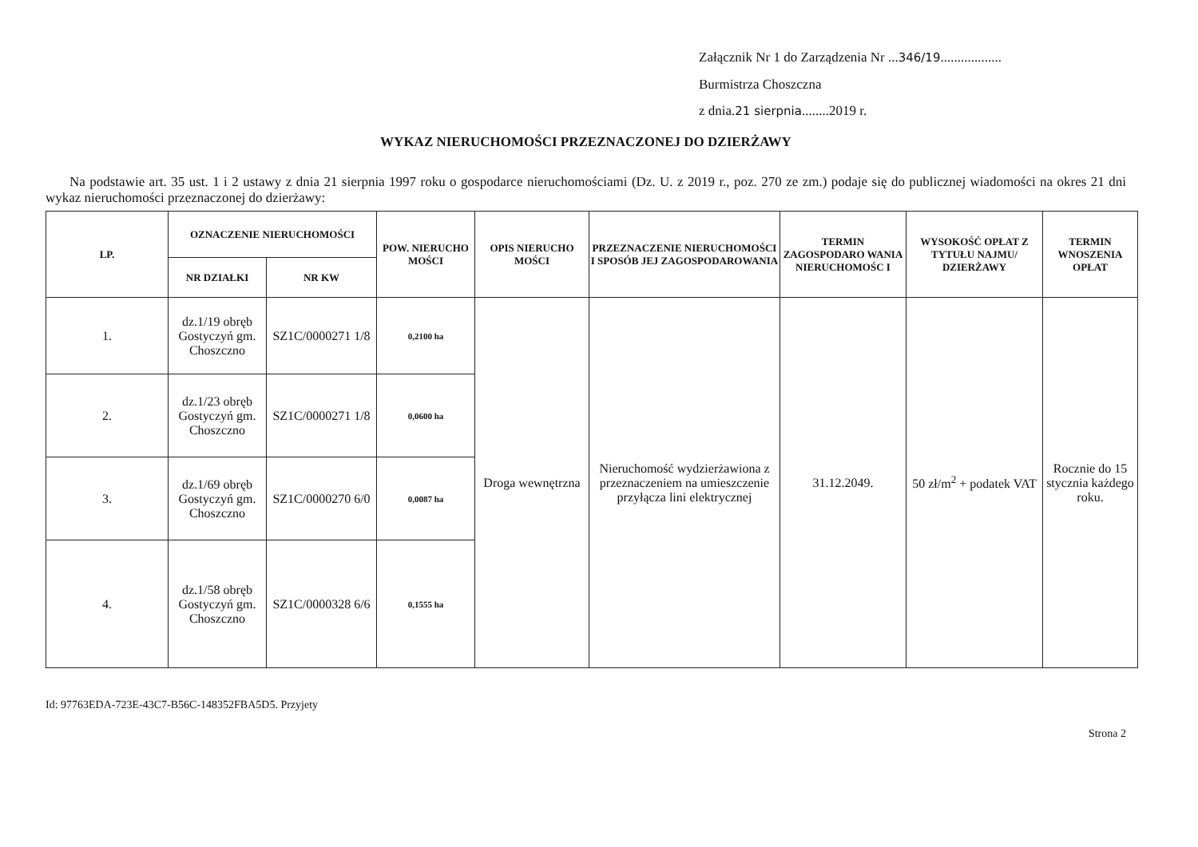Załącznik Nr 1 do Zarządzenia Nr ...346/19..................
Burmistrza Choszczna
z dnia.21 sierpnia........2019 r.
WYKAZ NIERUCHOMOŚCI PRZEZNACZONEJ DO DZIERŻAWY
Na podstawie art. 35 ust. 1 i 2 ustawy z dnia 21 sierpnia 1997 roku o gospodarce nieruchomościami (Dz. U. z 2019 r., poz. 270 ze zm.) podaje się do publicznej wiadomości na okres 21 dni wykaz nieruchomości przeznaczonej do dzierżawy:
| LP. | OZNACZENIE NIERUCHOMOŚCI | | POW. NIERUCHO MOŚCI | OPIS NIERUCHO MOŚCI | PRZEZNACZENIE NIERUCHOMOŚCI I SPOSÓB JEJ ZAGOSPODAROWANIA | TERMIN ZAGOSPODARO WANIA NIERUCHOMOŚC I | WYSOKOŚĆ OPŁAT Z TYTUŁU NAJMU/ DZIERŻAWY | TERMIN WNOSZENIA OPŁAT |
| --- | --- | --- | --- | --- | --- | --- | --- | --- |
| | NR DZIAŁKI | NR KW | | | | | | |
| 1. | dz.1/19 obręb Gostyczyń gm. Choszczno | SZ1C/0000271 1/8 | 0,2100 ha | Droga wewnętrzna | Nieruchomość wydzierżawiona z przeznaczeniem na umieszczenie przyłącza lini elektrycznej | 31.12.2049. | 50 zł/m<sup>2</sup> + podatek VAT | Rocznie do 15 stycznia każdego roku. |
| 2. | dz.1/23 obręb Gostyczyń gm. Choszczno | SZ1C/0000271 1/8 | 0,0600 ha | | | | | |
| 3. | dz.1/69 obręb Gostyczyń gm. Choszczno | SZ1C/0000270 6/0 | 0,0087 ha | | | | | |
| 4. | dz.1/58 obręb Gostyczyń gm. Choszczno | SZ1C/0000328 6/6 | 0,1555 ha | | | | | |
Id: 97763EDA-723E-43C7-B56C-148352FBA5D5. Przyjety
Strona 2